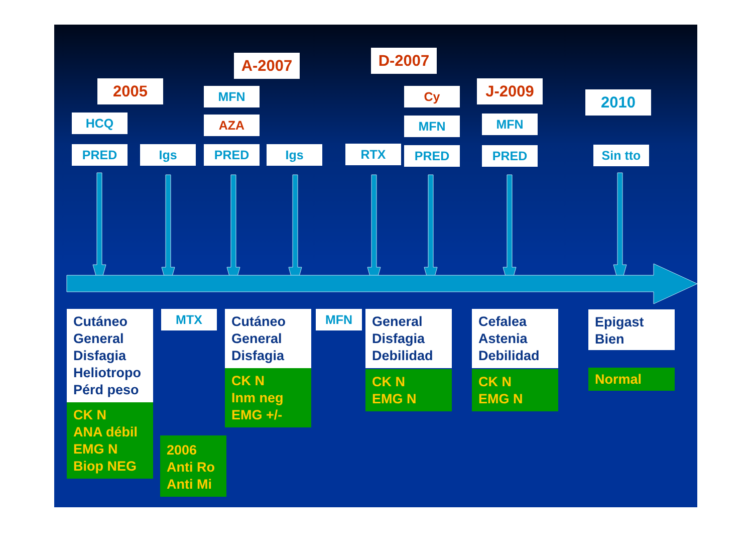2005
HCQ
PRED
Igs
A-2007
MFN
AZA
PRED
Igs
RTX
D-2007
Cy
MFN
PRED
J-2009
MFN
PRED
2010
Sin tto
Cutáneo
General
Disfagia
Heliotropo
Pérd peso
CK N
ANA débil
EMG N
Biop NEG
MTX
2006
Anti Ro
Anti Mi
Cutáneo
General
Disfagia
CK N
Inm neg
EMG +/-
MFN
General
Disfagia
Debilidad
CK N
EMG N
Cefalea
Astenia
Debilidad
CK N
EMG N
Epigast
Bien
Normal